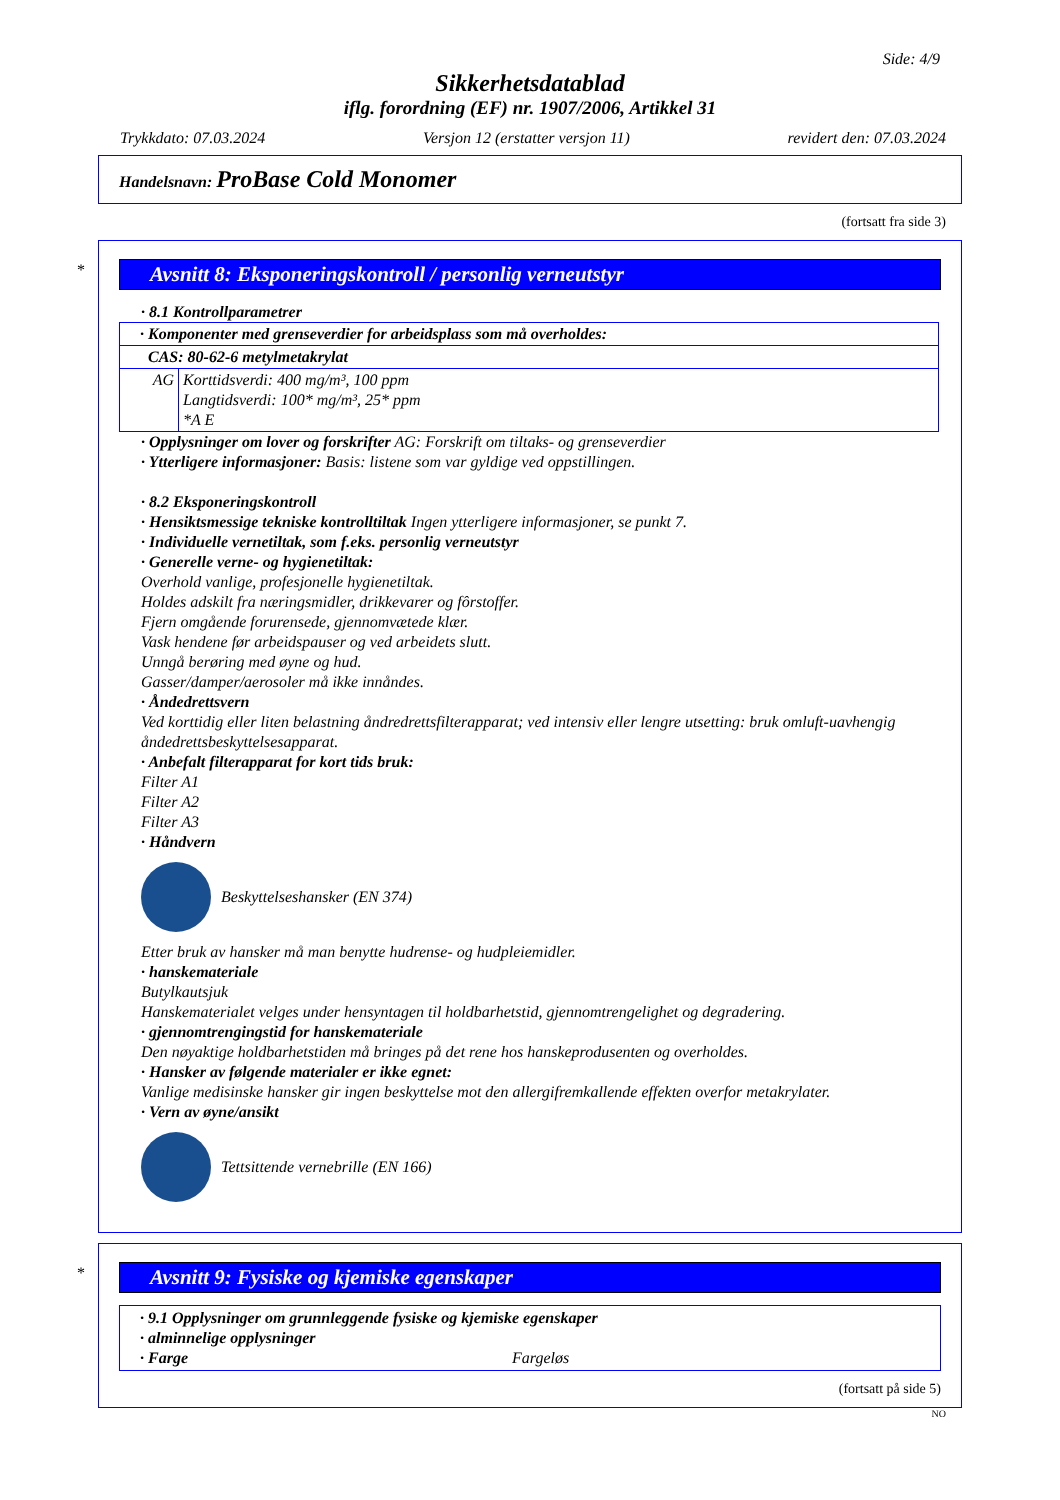Side: 4/9
Sikkerhetsdatablad
iflg. forordning (EF) nr. 1907/2006, Artikkel 31
Trykkdato: 07.03.2024 Versjon 12 (erstatter versjon 11) revidert den: 07.03.2024
Handelsnavn: ProBase Cold Monomer
(fortsatt fra side 3)
*
Avsnitt 8: Eksponeringskontroll / personlig verneutstyr
· 8.1 Kontrollparametrer
| · Komponenter med grenseverdier for arbeidsplass som må overholdes: | |
| CAS: 80-62-6 metylmetakrylat | |
| AG | Korttidsverdi: 400 mg/m³, 100 ppm Langtidsverdi: 100* mg/m³, 25* ppm *A E |
· Opplysninger om lover og forskrifter AG: Forskrift om tiltaks- og grenseverdier
· Ytterligere informasjoner: Basis: listene som var gyldige ved oppstillingen.
· 8.2 Eksponeringskontroll
· Hensiktsmessige tekniske kontrolltiltak Ingen ytterligere informasjoner, se punkt 7.
· Individuelle vernetiltak, som f.eks. personlig verneutstyr
· Generelle verne- og hygienetiltak:
Overhold vanlige, profesjonelle hygienetiltak.
Holdes adskilt fra næringsmidler, drikkevarer og fôrstoffer.
Fjern omgående forurensede, gjennomvætede klær.
Vask hendene før arbeidspauser og ved arbeidets slutt.
Unngå berøring med øyne og hud.
Gasser/damper/aerosoler må ikke innåndes.
· Åndedrettsvern
Ved korttidig eller liten belastning åndredrettsfilterapparat; ved intensiv eller lengre utsetting: bruk omluft-uavhengig åndedrettsbeskyttelsesapparat.
· Anbefalt filterapparat for kort tids bruk:
Filter A1
Filter A2
Filter A3
· Håndvern
Beskyttelseshansker (EN 374)
Etter bruk av hansker må man benytte hudrense- og hudpleiemidler.
· hanskemateriale
Butylkautsjuk
Hanskematerialet velges under hensyntagen til holdbarhetstid, gjennomtrengelighet og degradering.
· gjennomtrengingstid for hanskemateriale
Den nøyaktige holdbarhetstiden må bringes på det rene hos hanskeprodusenten og overholdes.
· Hansker av følgende materialer er ikke egnet:
Vanlige medisinske hansker gir ingen beskyttelse mot den allergifremkallende effekten overfor metakrylater.
· Vern av øyne/ansikt
Tettsittende vernebrille (EN 166)
*
Avsnitt 9: Fysiske og kjemiske egenskaper
· 9.1 Opplysninger om grunnleggende fysiske og kjemiske egenskaper
· alminnelige opplysninger
· Farge Fargeløs
(fortsatt på side 5)
NO